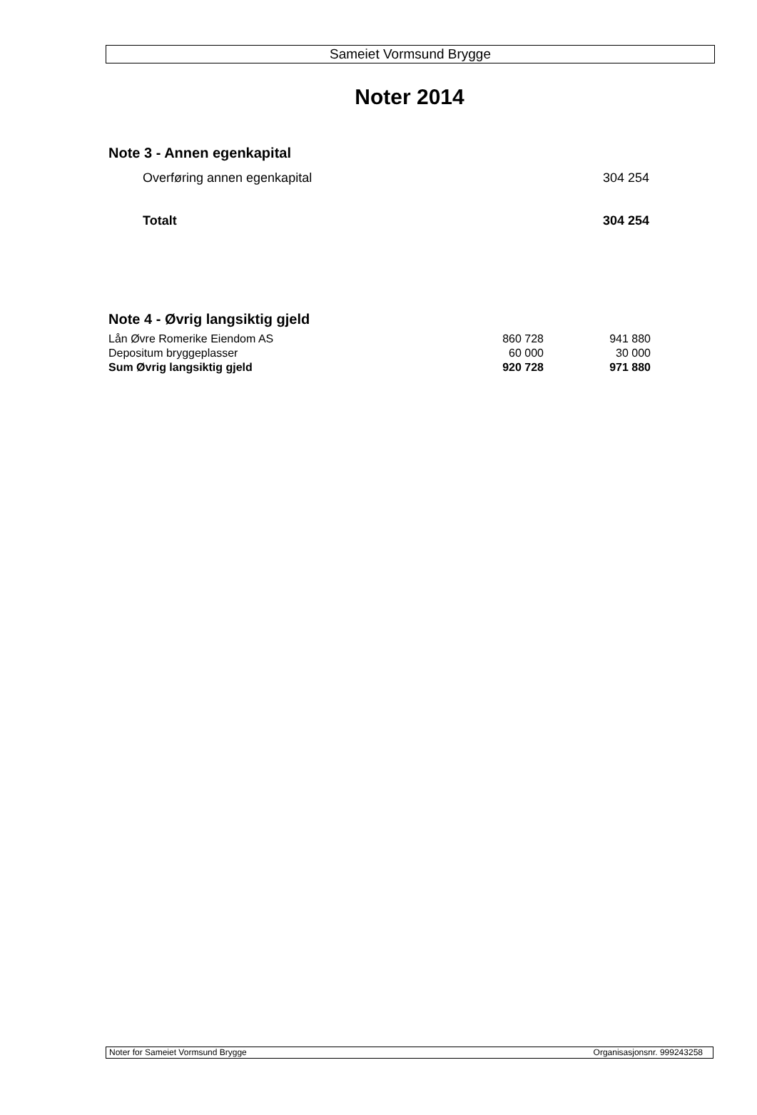Sameiet Vormsund Brygge
Noter 2014
Note 3 - Annen egenkapital
| Overføring annen egenkapital | 304 254 |
| Totalt | 304 254 |
Note 4 - Øvrig langsiktig gjeld
| Lån Øvre Romerike Eiendom AS | 860 728 | 941 880 |
| Depositum bryggeplasser | 60 000 | 30 000 |
| Sum Øvrig langsiktig gjeld | 920 728 | 971 880 |
Noter for Sameiet Vormsund Brygge Organisasjonsnr. 999243258